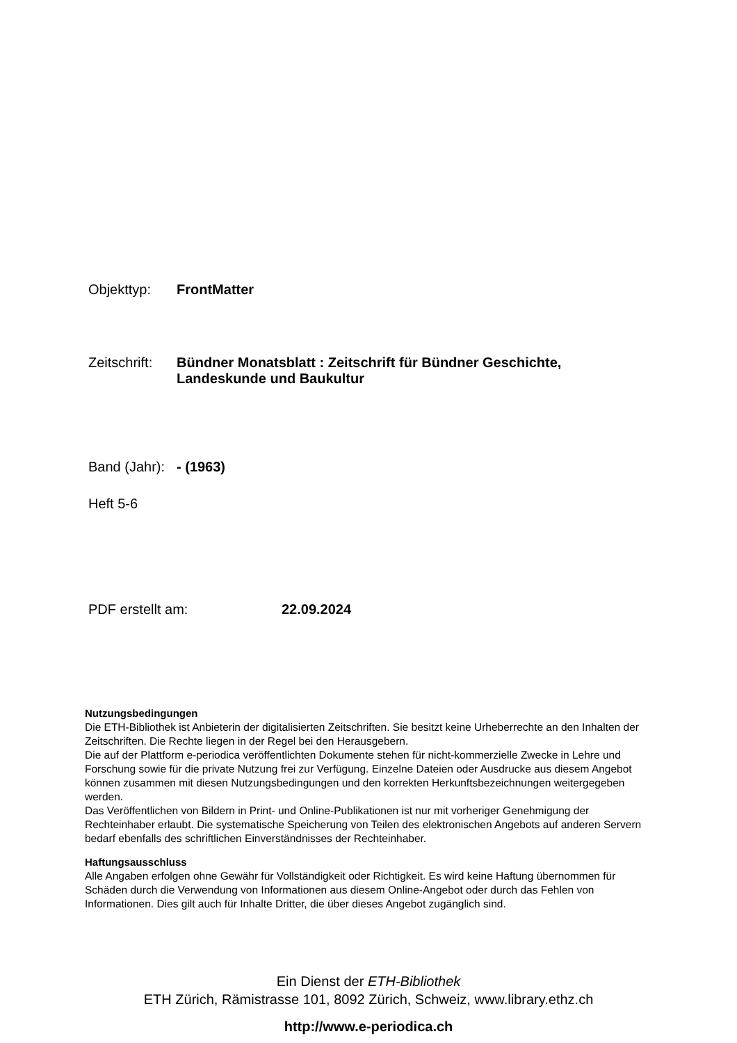Objekttyp: FrontMatter
Zeitschrift: Bündner Monatsblatt : Zeitschrift für Bündner Geschichte,
Landeskunde und Baukultur
Band (Jahr): - (1963)
Heft 5-6
PDF erstellt am: 22.09.2024
Nutzungsbedingungen
Die ETH-Bibliothek ist Anbieterin der digitalisierten Zeitschriften. Sie besitzt keine Urheberrechte an den Inhalten der Zeitschriften. Die Rechte liegen in der Regel bei den Herausgebern.
Die auf der Plattform e-periodica veröffentlichten Dokumente stehen für nicht-kommerzielle Zwecke in Lehre und Forschung sowie für die private Nutzung frei zur Verfügung. Einzelne Dateien oder Ausdrucke aus diesem Angebot können zusammen mit diesen Nutzungsbedingungen und den korrekten Herkunftsbezeichnungen weitergegeben werden.
Das Veröffentlichen von Bildern in Print- und Online-Publikationen ist nur mit vorheriger Genehmigung der Rechteinhaber erlaubt. Die systematische Speicherung von Teilen des elektronischen Angebots auf anderen Servern bedarf ebenfalls des schriftlichen Einverständnisses der Rechteinhaber.
Haftungsausschluss
Alle Angaben erfolgen ohne Gewähr für Vollständigkeit oder Richtigkeit. Es wird keine Haftung übernommen für Schäden durch die Verwendung von Informationen aus diesem Online-Angebot oder durch das Fehlen von Informationen. Dies gilt auch für Inhalte Dritter, die über dieses Angebot zugänglich sind.
Ein Dienst der ETH-Bibliothek
ETH Zürich, Rämistrasse 101, 8092 Zürich, Schweiz, www.library.ethz.ch
http://www.e-periodica.ch